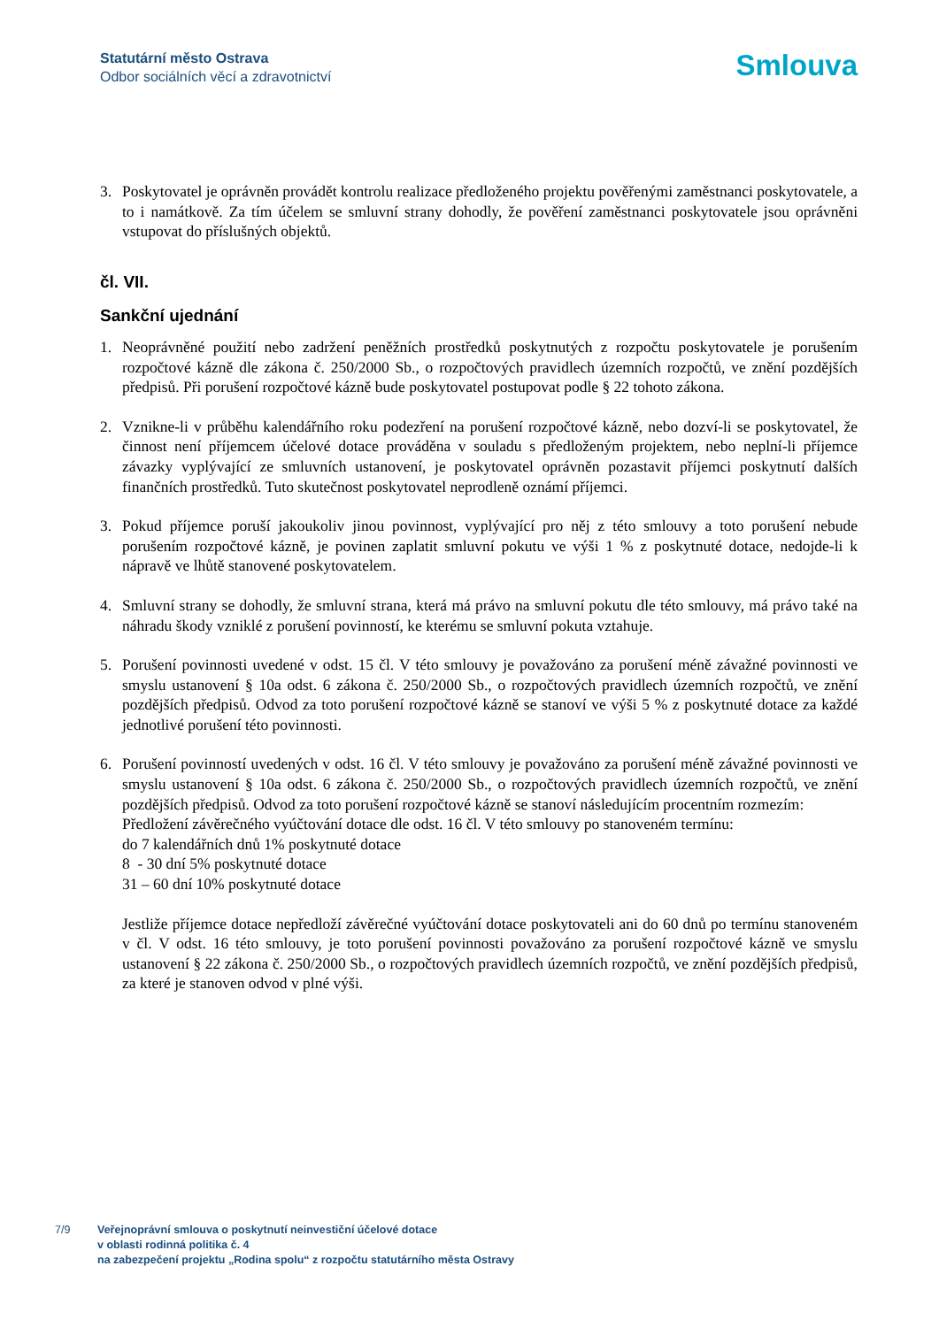Statutární město Ostrava
Odbor sociálních věcí a zdravotnictví
Smlouva
3. Poskytovatel je oprávněn provádět kontrolu realizace předloženého projektu pověřenými zaměstnanci poskytovatele, a to i namátkově. Za tím účelem se smluvní strany dohodly, že pověření zaměstnanci poskytovatele jsou oprávněni vstupovat do příslušných objektů.
čl. VII.
Sankční ujednání
1. Neoprávněné použití nebo zadržení peněžních prostředků poskytnutých z rozpočtu poskytovatele je porušením rozpočtové kázně dle zákona č. 250/2000 Sb., o rozpočtových pravidlech územních rozpočtů, ve znění pozdějších předpisů. Při porušení rozpočtové kázně bude poskytovatel postupovat podle § 22 tohoto zákona.
2. Vznikne-li v průběhu kalendářního roku podezření na porušení rozpočtové kázně, nebo dozví-li se poskytovatel, že činnost není příjemcem účelové dotace prováděna v souladu s předloženým projektem, nebo neplní-li příjemce závazky vyplývající ze smluvních ustanovení, je poskytovatel oprávněn pozastavit příjemci poskytnutí dalších finančních prostředků. Tuto skutečnost poskytovatel neprodleně oznámí příjemci.
3. Pokud příjemce poruší jakoukoliv jinou povinnost, vyplývající pro něj z této smlouvy a toto porušení nebude porušením rozpočtové kázně, je povinen zaplatit smluvní pokutu ve výši 1 % z poskytnuté dotace, nedojde-li k nápravě ve lhůtě stanovené poskytovatelem.
4. Smluvní strany se dohodly, že smluvní strana, která má právo na smluvní pokutu dle této smlouvy, má právo také na náhradu škody vzniklé z porušení povinností, ke kterému se smluvní pokuta vztahuje.
5. Porušení povinnosti uvedené v odst. 15 čl. V této smlouvy je považováno za porušení méně závažné povinnosti ve smyslu ustanovení § 10a odst. 6 zákona č. 250/2000 Sb., o rozpočtových pravidlech územních rozpočtů, ve znění pozdějších předpisů. Odvod za toto porušení rozpočtové kázně se stanoví ve výši 5 % z poskytnuté dotace za každé jednotlivé porušení této povinnosti.
6. Porušení povinností uvedených v odst. 16 čl. V této smlouvy je považováno za porušení méně závažné povinnosti ve smyslu ustanovení § 10a odst. 6 zákona č. 250/2000 Sb., o rozpočtových pravidlech územních rozpočtů, ve znění pozdějších předpisů. Odvod za toto porušení rozpočtové kázně se stanoví následujícím procentním rozmezím:
Předložení závěrečného vyúčtování dotace dle odst. 16 čl. V této smlouvy po stanoveném termínu:
do 7 kalendářních dnů 1% poskytnuté dotace
8 - 30 dní 5% poskytnuté dotace
31 – 60 dní 10% poskytnuté dotace
Jestliže příjemce dotace nepředloží závěrečné vyúčtování dotace poskytovateli ani do 60 dnů po termínu stanoveném v čl. V odst. 16 této smlouvy, je toto porušení povinnosti považováno za porušení rozpočtové kázně ve smyslu ustanovení § 22 zákona č. 250/2000 Sb., o rozpočtových pravidlech územních rozpočtů, ve znění pozdějších předpisů, za které je stanoven odvod v plné výši.
7/9 Veřejnoprávní smlouva o poskytnutí neinvestiční účelové dotace
v oblasti rodinná politika č. 4
na zabezpečení projektu „Rodina spolu“ z rozpočtu statutárního města Ostravy